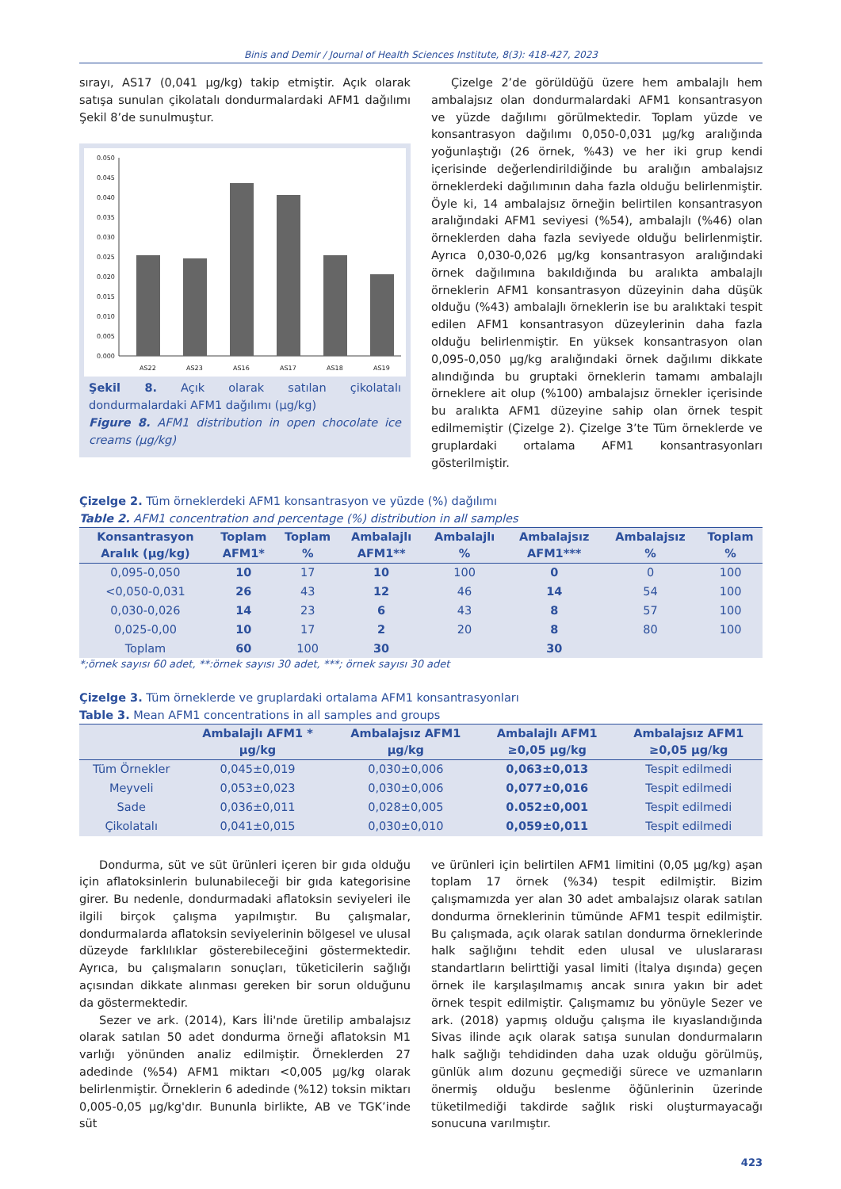Binis and Demir / Journal of Health Sciences Institute, 8(3): 418-427, 2023
sırayı, AS17 (0,041 µg/kg) takip etmiştir. Açık olarak satışa sunulan çikolatalı dondurmalardaki AFM1 dağılımı Şekil 8’de sunulmuştur.
0.050
0.045
0.040
0.035
0.030
0.025
0.020
0.015
0.010
0.005
0.000
AS22
AS23
AS16
AS17
AS18
AS19
Şekil 8. Açık olarak satılan çikolatalı dondurmalardaki AFM1 dağılımı (µg/kg)
Figure 8. AFM1 distribution in open chocolate ice creams (µg/kg)
Çizelge 2’de görüldüğü üzere hem ambalajlı hem ambalajsız olan dondurmalardaki AFM1 konsantrasyon ve yüzde dağılımı görülmektedir. Toplam yüzde ve konsantrasyon dağılımı 0,050-0,031 µg/kg aralığında yoğunlaştığı (26 örnek, %43) ve her iki grup kendi içerisinde değerlendirildiğinde bu aralığın ambalajsız örneklerdeki dağılımının daha fazla olduğu belirlenmiştir. Öyle ki, 14 ambalajsız örneğin belirtilen konsantrasyon aralığındaki AFM1 seviyesi (%54), ambalajlı (%46) olan örneklerden daha fazla seviyede olduğu belirlenmiştir. Ayrıca 0,030-0,026 µg/kg konsantrasyon aralığındaki örnek dağılımına bakıldığında bu aralıkta ambalajlı örneklerin AFM1 konsantrasyon düzeyinin daha düşük olduğu (%43) ambalajlı örneklerin ise bu aralıktaki tespit edilen AFM1 konsantrasyon düzeylerinin daha fazla olduğu belirlenmiştir. En yüksek konsantrasyon olan 0,095-0,050 µg/kg aralığındaki örnek dağılımı dikkate alındığında bu gruptaki örneklerin tamamı ambalajlı örneklere ait olup (%100) ambalajsız örnekler içerisinde bu aralıkta AFM1 düzeyine sahip olan örnek tespit edilmemiştir (Çizelge 2). Çizelge 3’te Tüm örneklerde ve gruplardaki ortalama AFM1 konsantrasyonları gösterilmiştir.
Çizelge 2. Tüm örneklerdeki AFM1 konsantrasyon ve yüzde (%) dağılımı
Table 2. AFM1 concentration and percentage (%) distribution in all samples
| Konsantrasyon Aralık (µg/kg) | Toplam AFM1* | Toplam % | Ambalajlı AFM1** | Ambalajlı % | Ambalajsız AFM1*** | Ambalajsız % | Toplam % |
| --- | --- | --- | --- | --- | --- | --- | --- |
| 0,095-0,050 | 10 | 17 | 10 | 100 | 0 | 0 | 100 |
| <0,050-0,031 | 26 | 43 | 12 | 46 | 14 | 54 | 100 |
| 0,030-0,026 | 14 | 23 | 6 | 43 | 8 | 57 | 100 |
| 0,025-0,00 | 10 | 17 | 2 | 20 | 8 | 80 | 100 |
| Toplam | 60 | 100 | 30 | | 30 | | |
*;örnek sayısı 60 adet, **:örnek sayısı 30 adet, ***; örnek sayısı 30 adet
Çizelge 3. Tüm örneklerde ve gruplardaki ortalama AFM1 konsantrasyonları
Table 3. Mean AFM1 concentrations in all samples and groups
| | Ambalajlı AFM1 * µg/kg | Ambalajsız AFM1 µg/kg | Ambalajlı AFM1 ≥0,05 µg/kg | Ambalajsız AFM1 ≥0,05 µg/kg |
| --- | --- | --- | --- | --- |
| Tüm Örnekler | 0,045±0,019 | 0,030±0,006 | 0,063±0,013 | Tespit edilmedi |
| Meyveli | 0,053±0,023 | 0,030±0,006 | 0,077±0,016 | Tespit edilmedi |
| Sade | 0,036±0,011 | 0,028±0,005 | 0.052±0,001 | Tespit edilmedi |
| Çikolatalı | 0,041±0,015 | 0,030±0,010 | 0,059±0,011 | Tespit edilmedi |
Dondurma, süt ve süt ürünleri içeren bir gıda olduğu için aflatoksinlerin bulunabileceği bir gıda kategorisine girer. Bu nedenle, dondurmadaki aflatoksin seviyeleri ile ilgili birçok çalışma yapılmıştır. Bu çalışmalar, dondurmalarda aflatoksin seviyelerinin bölgesel ve ulusal düzeyde farklılıklar gösterebileceğini göstermektedir. Ayrıca, bu çalışmaların sonuçları, tüketicilerin sağlığı açısından dikkate alınması gereken bir sorun olduğunu da göstermektedir.
Sezer ve ark. (2014), Kars İli'nde üretilip ambalajsız olarak satılan 50 adet dondurma örneği aflatoksin M1 varlığı yönünden analiz edilmiştir. Örneklerden 27 adedinde (%54) AFM1 miktarı <0,005 µg/kg olarak belirlenmiştir. Örneklerin 6 adedinde (%12) toksin miktarı 0,005-0,05 µg/kg'dır. Bununla birlikte, AB ve TGK’inde süt
ve ürünleri için belirtilen AFM1 limitini (0,05 µg/kg) aşan toplam 17 örnek (%34) tespit edilmiştir. Bizim çalışmamızda yer alan 30 adet ambalajsız olarak satılan dondurma örneklerinin tümünde AFM1 tespit edilmiştir. Bu çalışmada, açık olarak satılan dondurma örneklerinde halk sağlığını tehdit eden ulusal ve uluslararası standartların belirttiği yasal limiti (İtalya dışında) geçen örnek ile karşılaşılmamış ancak sınıra yakın bir adet örnek tespit edilmiştir. Çalışmamız bu yönüyle Sezer ve ark. (2018) yapmış olduğu çalışma ile kıyaslandığında Sivas ilinde açık olarak satışa sunulan dondurmaların halk sağlığı tehdidinden daha uzak olduğu görülmüş, günlük alım dozunu geçmediği sürece ve uzmanların önermiş olduğu beslenme öğünlerinin üzerinde tüketilmediği takdirde sağlık riski oluşturmayacağı sonucuna varılmıştır.
423